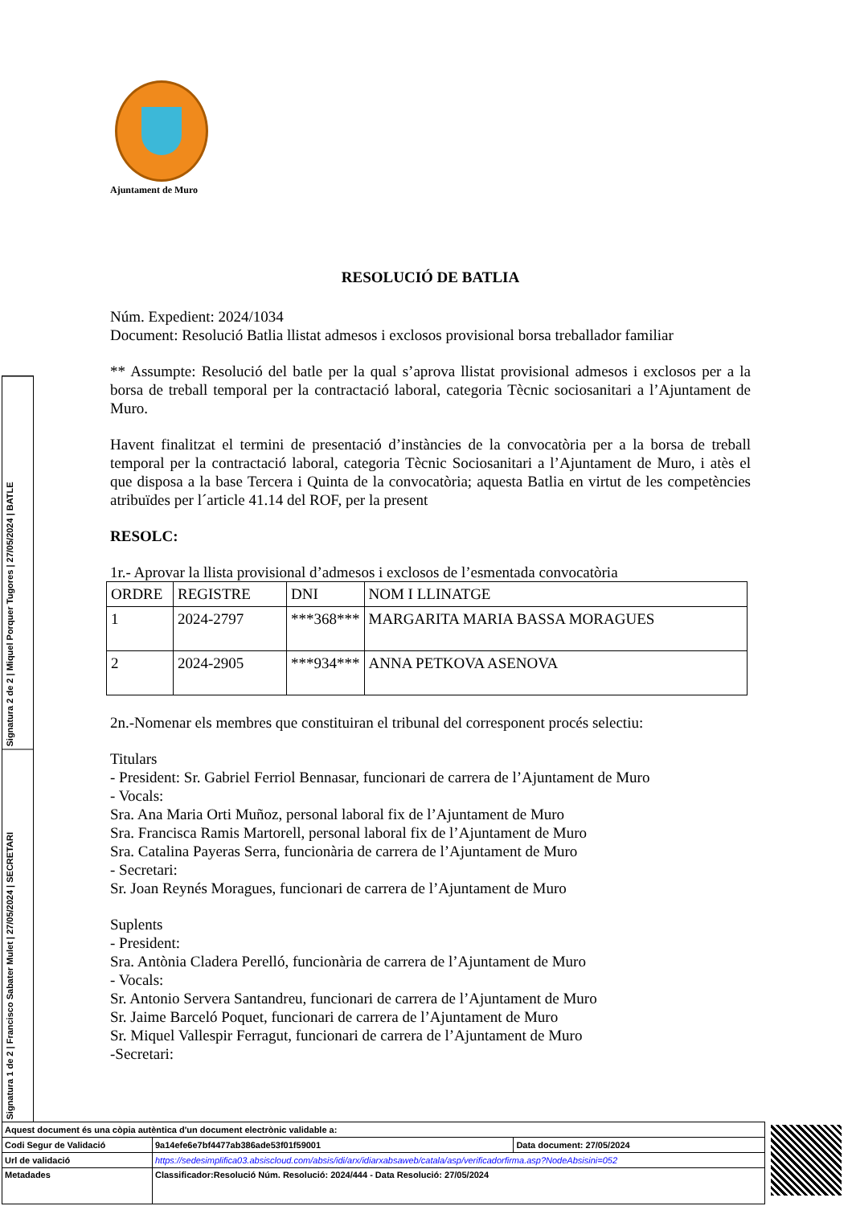Ajuntament de Muro
RESOLUCIÓ DE BATLIA
Núm. Expedient: 2024/1034
Document: Resolució Batlia llistat admesos i exclosos provisional borsa treballador familiar
** Assumpte: Resolució del batle per la qual s’aprova llistat provisional admesos i exclosos per a la borsa de treball temporal per la contractació laboral, categoria Tècnic sociosanitari a l’Ajuntament de Muro.
Havent finalitzat el termini de presentació d’instàncies de la convocatòria per a la borsa de treball temporal per la contractació laboral, categoria Tècnic Sociosanitari a l’Ajuntament de Muro, i atès el que disposa a la base Tercera i Quinta de la convocatòria; aquesta Batlia en virtut de les competències atribuïdes per l´article 41.14 del ROF, per la present
RESOLC:
1r.- Aprovar la llista provisional d’admesos i exclosos de l’esmentada convocatòria
| ORDRE | REGISTRE | DNI | NOM I LLINATGE |
| 1 | 2024-2797 | ***368*** | MARGARITA MARIA BASSA MORAGUES |
| 2 | 2024-2905 | ***934*** | ANNA PETKOVA ASENOVA |
2n.-Nomenar els membres que constituiran el tribunal del corresponent procés selectiu:
Titulars
- President: Sr. Gabriel Ferriol Bennasar, funcionari de carrera de l’Ajuntament de Muro
- Vocals:
Sra. Ana Maria Orti Muñoz, personal laboral fix de l’Ajuntament de Muro
Sra. Francisca Ramis Martorell, personal laboral fix de l’Ajuntament de Muro
Sra. Catalina Payeras Serra, funcionària de carrera de l’Ajuntament de Muro
- Secretari:
Sr. Joan Reynés Moragues, funcionari de carrera de l’Ajuntament de Muro
Suplents
- President:
Sra. Antònia Cladera Perelló, funcionària de carrera de l’Ajuntament de Muro
- Vocals:
Sr. Antonio Servera Santandreu, funcionari de carrera de l’Ajuntament de Muro
Sr. Jaime Barceló Poquet, funcionari de carrera de l’Ajuntament de Muro
Sr. Miquel Vallespir Ferragut, funcionari de carrera de l’Ajuntament de Muro
-Secretari:
Signatura 2 de 2 | Miquel Porquer Tugores | 27/05/2024 | BATLE
Signatura 1 de 2 | Francisco Sabater Mulet | 27/05/2024 | SECRETARI
| Aquest document és una còpia autèntica d'un document electrònic validable a: | | |
| Codi Segur de Validació | 9a14efe6e7bf4477ab386ade53f01f59001 | Data document: 27/05/2024 |
| Url de validació | https://sedesimplifica03.absiscloud.com/absis/idi/arx/idiarxabsaweb/catala/asp/verificadorfirma.asp?NodeAbsisini=052 | |
| Metadades | Classificador:Resolució Núm. Resolució: 2024/444 - Data Resolució: 27/05/2024 | |